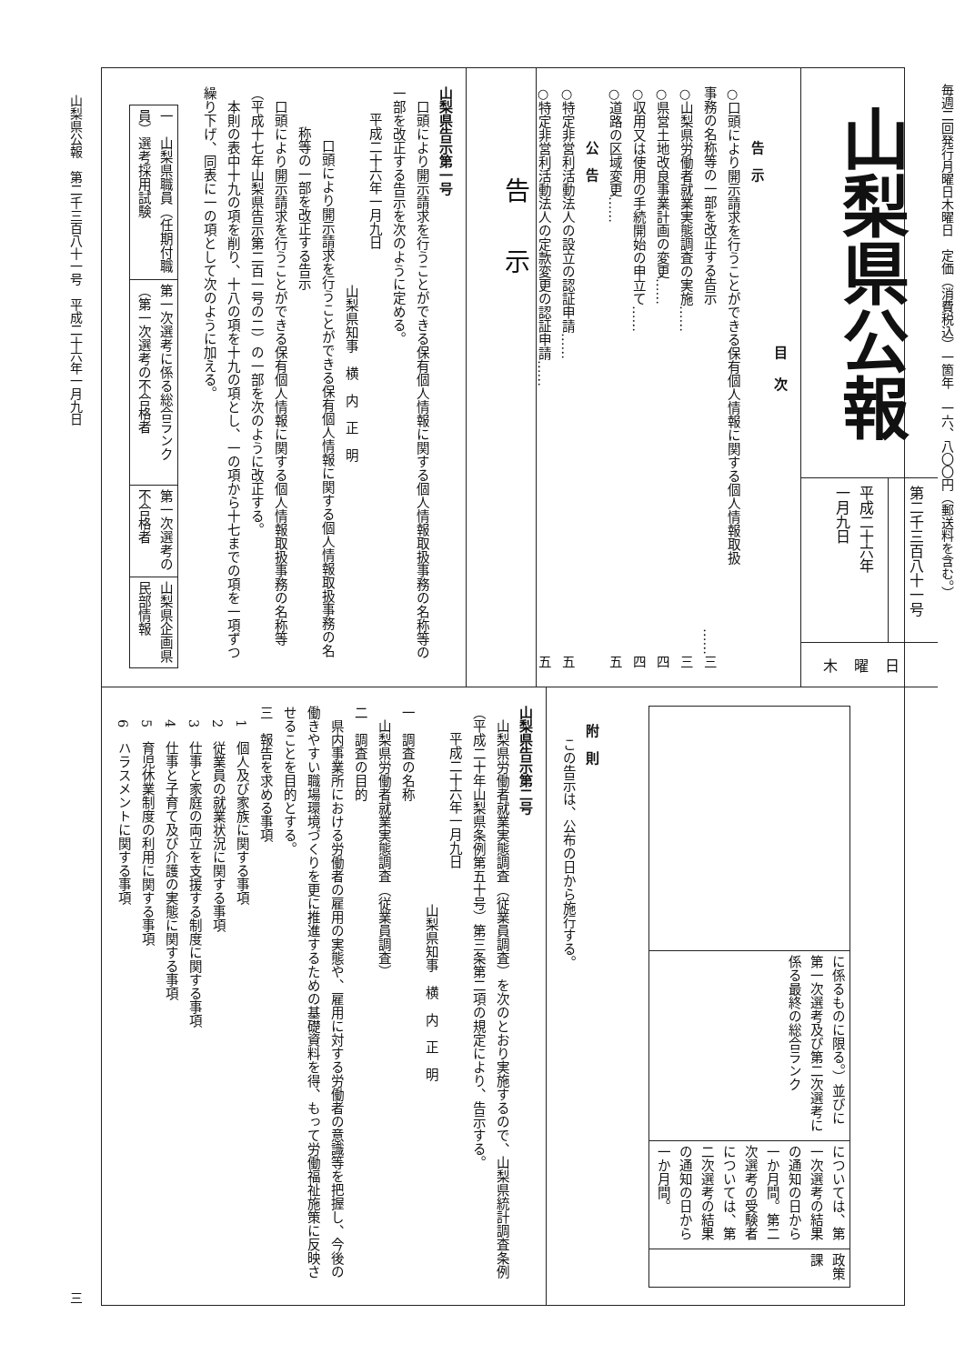毎週二回発行月曜日木曜日　定価（消費税込）一箇年　一六、八〇〇円（郵送料を含む。）
山梨県公報
第二千三百八十一号
平成二十六年
一月九日
木曜日
目次
告　示
○口頭により開示請求を行うことができる保有個人情報に関する個人情報取扱
事務の名称等の一部を改正する告示 ……三
○山梨県労働者就業実態調査の実施…… 三
○県営土地改良事業計画の変更…… 四
○収用又は使用の手続開始の申立て…… 四
○道路の区域変更…… 五
公　告
○特定非営利活動法人の設立の認証申請…… 五
○特定非営利活動法人の定款変更の認証申請…… 五
告示
山梨県告示第一号
口頭により開示請求を行うことができる保有個人情報に関する個人情報取扱事務の名称等の一部を改正する告示を次のように定める。
平成二十六年一月九日
山梨県知事　横　内　正　明
口頭により開示請求を行うことができる保有個人情報に関する個人情報取扱事務の名称等の一部を改正する告示
口頭により開示請求を行うことができる保有個人情報に関する個人情報取扱事務の名称等（平成十七年山梨県告示第二百一号の二）の一部を次のように改正する。
本則の表中十九の項を削り、十八の項を十九の項とし、一の項から十七までの項を一項ずつ繰り下げ、同表に一の項として次のように加える。
| 一 山梨県職員（任期付職員）選考採用試験 | 第一次選考に係る総合ランク（第一次選考の不合格者 | 第一次選考の不合格者 | 山梨県企画県民部情報 |
| | に係るものに限る。）並びに第一次選考及び第二次選考に係る最終の総合ランク | については、第一次選考の結果の通知の日から一か月間。第二次選考の受験者については、第二次選考の結果の通知の日から一か月間。 | 政策課 |
附　則
この告示は、公布の日から施行する。
山梨県告示第二号
山梨県労働者就業実態調査（従業員調査）を次のとおり実施するので、山梨県統計調査条例（平成二十年山梨県条例第五十号）第三条第二項の規定により、告示する。
平成二十六年一月九日
山梨県知事　横　内　正　明
一　調査の名称
山梨県労働者就業実態調査（従業員調査）
二　調査の目的
県内事業所における労働者の雇用の実態や、雇用に対する労働者の意識等を把握し、今後の働きやすい職場環境づくりを更に推進するための基礎資料を得、もって労働福祉施策に反映させることを目的とする。
三　報告を求める事項
1　個人及び家族に関する事項
2　従業員の就業状況に関する事項
3　仕事と家庭の両立を支援する制度に関する事項
4　仕事と子育て及び介護の実態に関する事項
5　育児休業制度の利用に関する事項
6　ハラスメントに関する事項
山梨県公報　第二千三百八十一号　平成二十六年一月九日 三